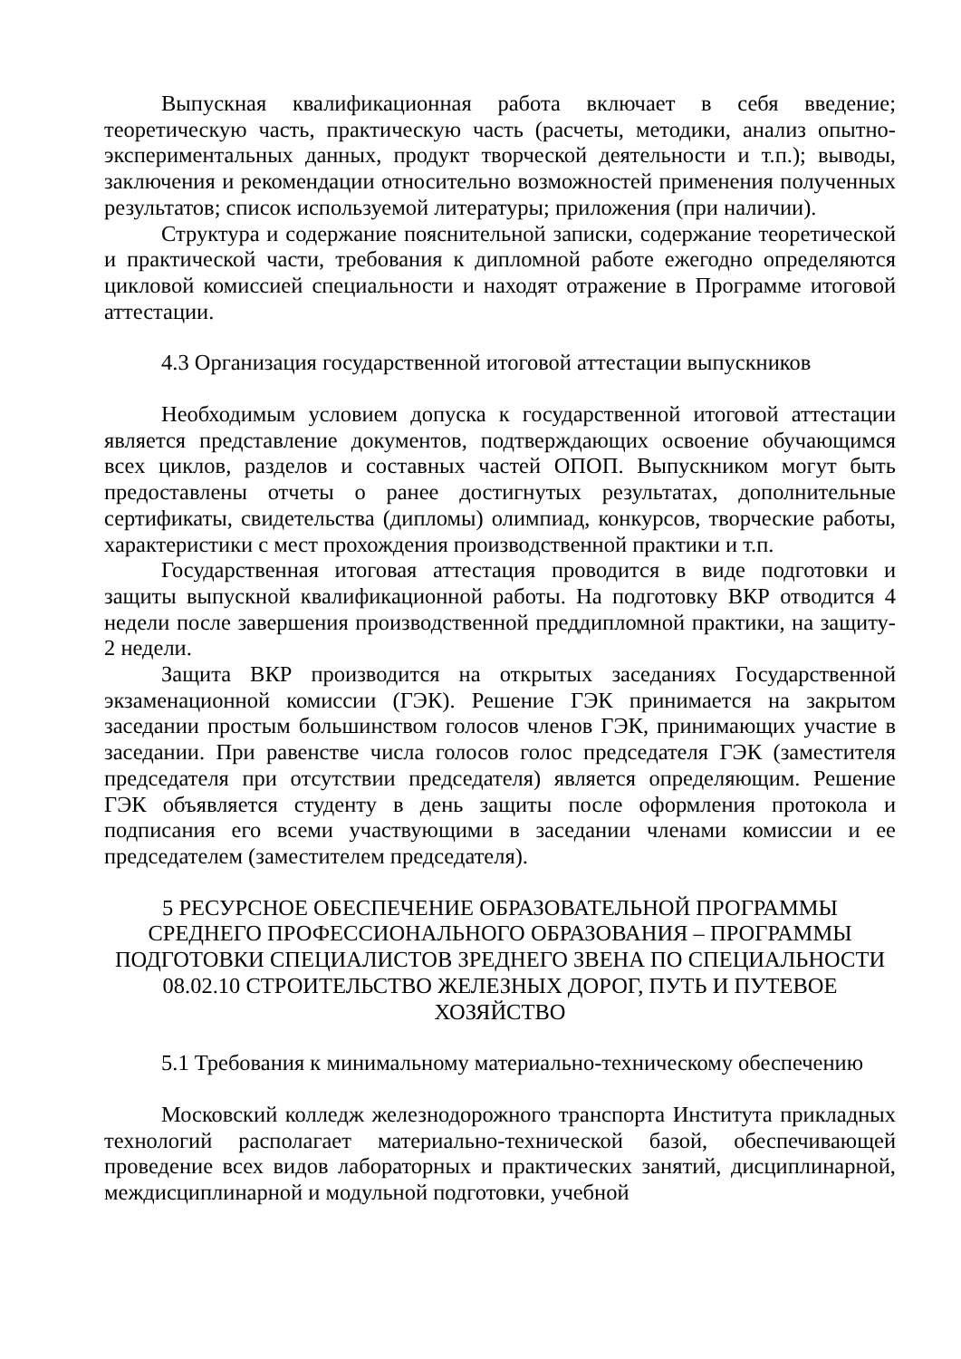Выпускная квалификационная работа включает в себя введение; теоретическую часть, практическую часть (расчеты, методики, анализ опытно-экспериментальных данных, продукт творческой деятельности и т.п.); выводы, заключения и рекомендации относительно возможностей применения полученных результатов; список используемой литературы; приложения (при наличии).
Структура и содержание пояснительной записки, содержание теоретической и практической части, требования к дипломной работе ежегодно определяются цикловой комиссией специальности и находят отражение в Программе итоговой аттестации.
4.3 Организация государственной итоговой аттестации выпускников
Необходимым условием допуска к государственной итоговой аттестации является представление документов, подтверждающих освоение обучающимся всех циклов, разделов и составных частей ОПОП. Выпускником могут быть предоставлены отчеты о ранее достигнутых результатах, дополнительные сертификаты, свидетельства (дипломы) олимпиад, конкурсов, творческие работы, характеристики с мест прохождения производственной практики и т.п.
Государственная итоговая аттестация проводится в виде подготовки и защиты выпускной квалификационной работы. На подготовку ВКР отводится 4 недели после завершения производственной преддипломной практики, на защиту- 2 недели.
Защита ВКР производится на открытых заседаниях Государственной экзаменационной комиссии (ГЭК). Решение ГЭК принимается на закрытом заседании простым большинством голосов членов ГЭК, принимающих участие в заседании. При равенстве числа голосов голос председателя ГЭК (заместителя председателя при отсутствии председателя) является определяющим. Решение ГЭК объявляется студенту в день защиты после оформления протокола и подписания его всеми участвующими в заседании членами комиссии и ее председателем (заместителем председателя).
5 РЕСУРСНОЕ ОБЕСПЕЧЕНИЕ ОБРАЗОВАТЕЛЬНОЙ ПРОГРАММЫ СРЕДНЕГО ПРОФЕССИОНАЛЬНОГО ОБРАЗОВАНИЯ – ПРОГРАММЫ ПОДГОТОВКИ СПЕЦИАЛИСТОВ ЗРЕДНЕГО ЗВЕНА ПО СПЕЦИАЛЬНОСТИ 08.02.10 СТРОИТЕЛЬСТВО ЖЕЛЕЗНЫХ ДОРОГ, ПУТЬ И ПУТЕВОЕ ХОЗЯЙСТВО
5.1 Требования к минимальному материально-техническому обеспечению
Московский колледж железнодорожного транспорта Института прикладных технологий располагает материально-технической базой, обеспечивающей проведение всех видов лабораторных и практических занятий, дисциплинарной, междисциплинарной и модульной подготовки, учебной